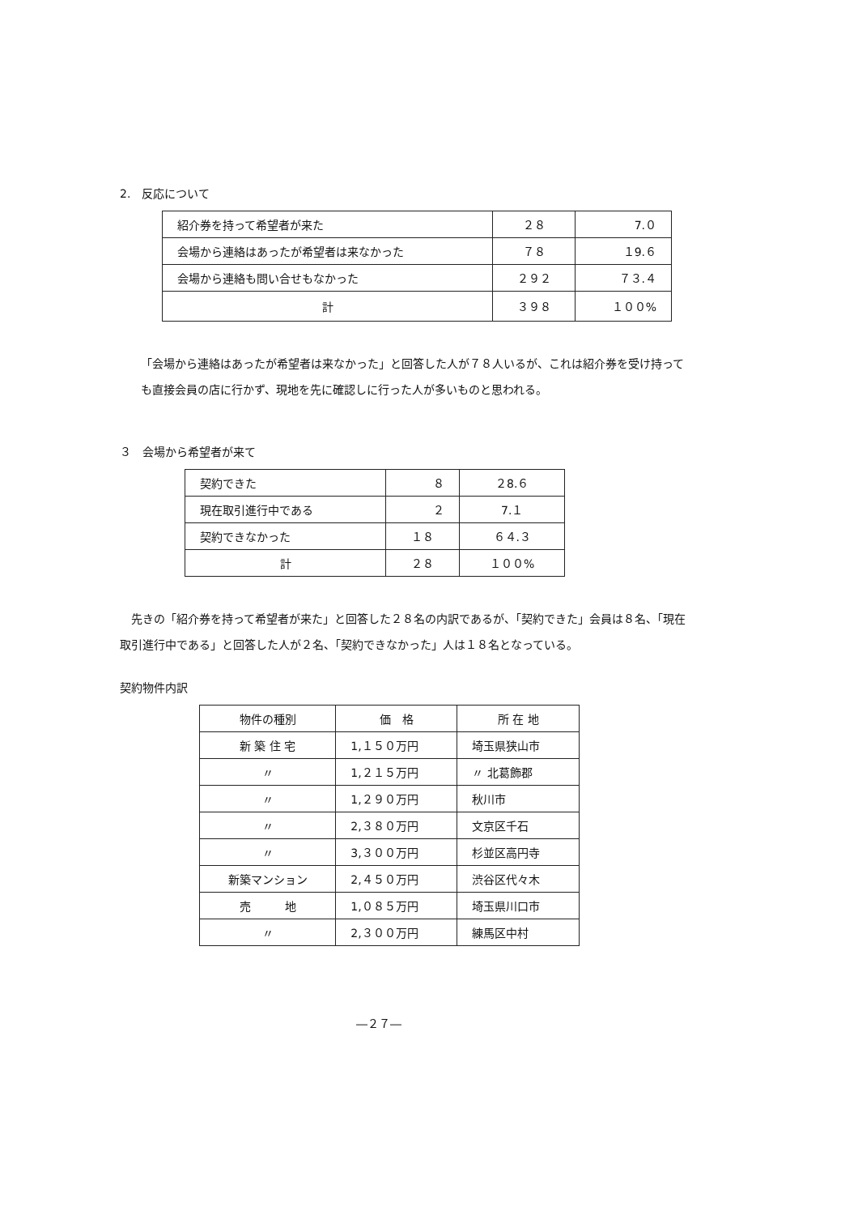2.　反応について
| 紹介券を持って希望者が来た | ２８ | 7.０ |
| 会場から連絡はあったが希望者は来なかった | ７８ | １9.６ |
| 会場から連絡も問い合せもなかった | ２９２ | ７３.４ |
| 計 | ３９８ | １００% |
「会場から連絡はあったが希望者は来なかった」と回答した人が７８人いるが、これは紹介券を受け持っても直接会員の店に行かず、現地を先に確認しに行った人が多いものと思われる。
３　会場から希望者が来て
| 契約できた | ８ | ２8.６ |
| 現在取引進行中である | ２ | 7.１ |
| 契約できなかった | １８ | ６４.３ |
| 計 | ２８ | １００% |
　先きの「紹介券を持って希望者が来た」と回答した２８名の内訳であるが、「契約できた」会員は８名、「現在取引進行中である」と回答した人が２名、「契約できなかった」人は１８名となっている。
契約物件内訳
| 物件の種別 | 価 格 | 所 在 地 |
| 新 築 住 宅 | 1,１５０万円 | 埼玉県狭山市 |
| 〃 | 1,２１５万円 | 〃 北葛飾郡 |
| 〃 | 1,２９０万円 | 秋川市 |
| 〃 | 2,３８０万円 | 文京区千石 |
| 〃 | 3,３００万円 | 杉並区高円寺 |
| 新築マンション | 2,４５０万円 | 渋谷区代々木 |
| 売 地 | 1,０８５万円 | 埼玉県川口市 |
| 〃 | 2,３００万円 | 練馬区中村 |
―２７―